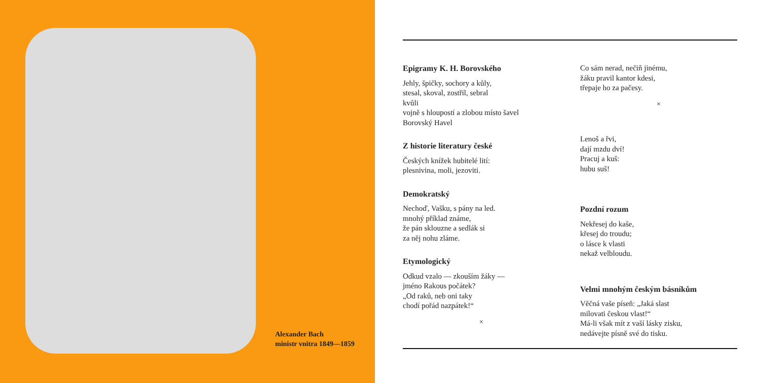Alexander Bach
ministr vnitra 1849—1859
Epigramy K. H. Borovského
Jehly, špičky, sochory a kůly,
stesal, skoval, zostřil, sebral
kvůli
vojně s hloupostí a zlobou místo šavel
Borovský Havel
Z historie literatury české
Českých knížek hubitelé lití:
plesnivina, moli, jezoviti.
Demokratský
Nechoď, Vašku, s pány na led.
mnohý příklad známe,
že pán sklouzne a sedlák si
za něj nohu zláme.
Etymologický
Odkud vzalo — zkouším žáky —
jméno Rakous počátek?
„Od raků, neb oni taky
chodí pořád nazpátek!“
×
Co sám nerad, nečiň jinému,
žáku pravil kantor kdesi,
třepaje ho za pačesy.
×
Lenoš a řvi,
dají mzdu dví!
Pracuj a kuš:
hubu suš!
Pozdní rozum
Nekřesej do kaše,
křesej do troudu;
o lásce k vlasti
nekaž velbloudu.
Velmi mnohým českým básníkům
Věčná vaše píseň: „Jaká slast
milovati českou vlast!“
Má-li však mít z vaší lásky zisku,
nedávejte písně své do tisku.